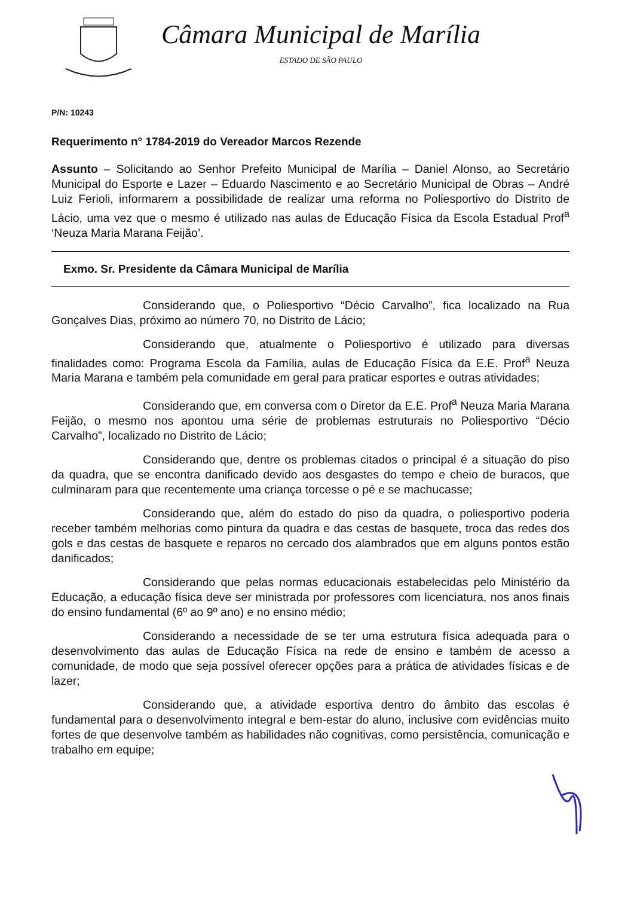Câmara Municipal de Marília
ESTADO DE SÃO PAULO
P/N: 10243
Requerimento n° 1784-2019 do Vereador Marcos Rezende
Assunto – Solicitando ao Senhor Prefeito Municipal de Marília – Daniel Alonso, ao Secretário Municipal do Esporte e Lazer – Eduardo Nascimento e ao Secretário Municipal de Obras – André Luiz Ferioli, informarem a possibilidade de realizar uma reforma no Poliesportivo do Distrito de Lácio, uma vez que o mesmo é utilizado nas aulas de Educação Física da Escola Estadual Prof<sup>a</sup> ‘Neuza Maria Marana Feijão’.
Exmo. Sr. Presidente da Câmara Municipal de Marília
Considerando que, o Poliesportivo “Décio Carvalho”, fica localizado na Rua Gonçalves Dias, próximo ao número 70, no Distrito de Lácio;
Considerando que, atualmente o Poliesportivo é utilizado para diversas finalidades como: Programa Escola da Família, aulas de Educação Física da E.E. Prof<sup>a</sup> Neuza Maria Marana e também pela comunidade em geral para praticar esportes e outras atividades;
Considerando que, em conversa com o Diretor da E.E. Prof<sup>a</sup> Neuza Maria Marana Feijão, o mesmo nos apontou uma série de problemas estruturais no Poliesportivo “Décio Carvalho”, localizado no Distrito de Lácio;
Considerando que, dentre os problemas citados o principal é a situação do piso da quadra, que se encontra danificado devido aos desgastes do tempo e cheio de buracos, que culminaram para que recentemente uma criança torcesse o pé e se machucasse;
Considerando que, além do estado do piso da quadra, o poliesportivo poderia receber também melhorias como pintura da quadra e das cestas de basquete, troca das redes dos gols e das cestas de basquete e reparos no cercado dos alambrados que em alguns pontos estão danificados;
Considerando que pelas normas educacionais estabelecidas pelo Ministério da Educação, a educação física deve ser ministrada por professores com licenciatura, nos anos finais do ensino fundamental (6º ao 9º ano) e no ensino médio;
Considerando a necessidade de se ter uma estrutura física adequada para o desenvolvimento das aulas de Educação Física na rede de ensino e também de acesso a comunidade, de modo que seja possível oferecer opções para a prática de atividades físicas e de lazer;
Considerando que, a atividade esportiva dentro do âmbito das escolas é fundamental para o desenvolvimento integral e bem-estar do aluno, inclusive com evidências muito fortes de que desenvolve também as habilidades não cognitivas, como persistência, comunicação e trabalho em equipe;